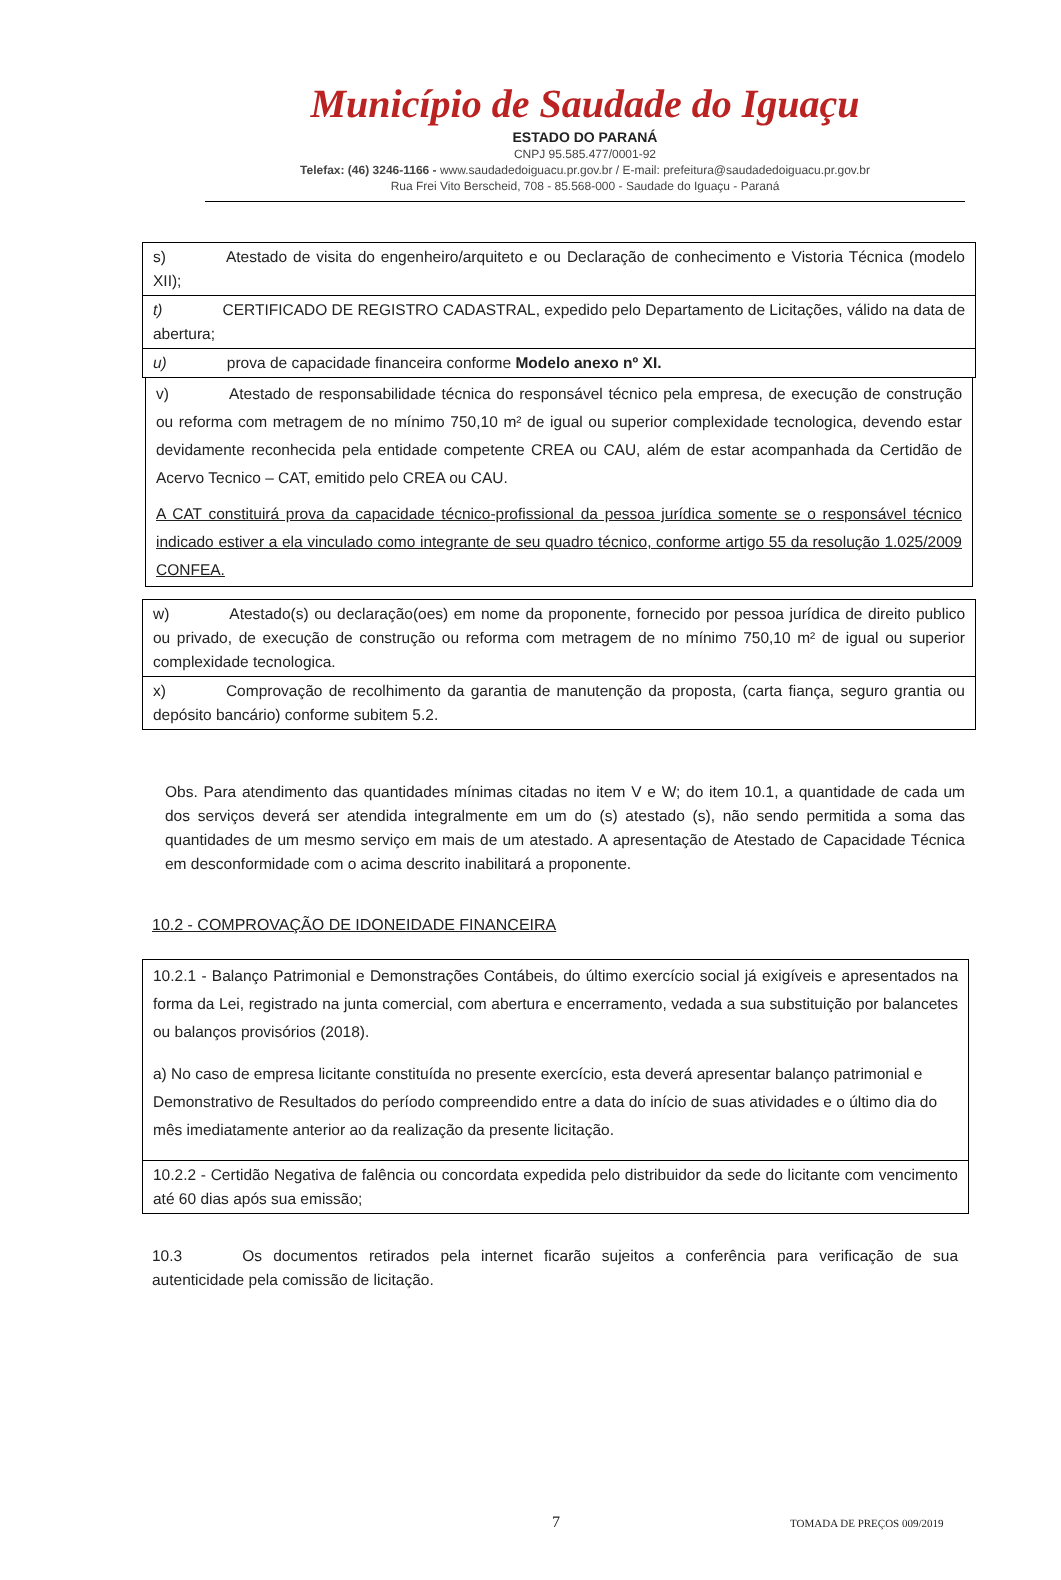Município de Saudade do Iguaçu
ESTADO DO PARANÁ
CNPJ 95.585.477/0001-92
Telefax: (46) 3246-1166 - www.saudadedoiguacu.pr.gov.br / E-mail: prefeitura@saudadedoiguacu.pr.gov.br
Rua Frei Vito Berscheid, 708 - 85.568-000 - Saudade do Iguaçu - Paraná
s) Atestado de visita do engenheiro/arquiteto e ou Declaração de conhecimento e Vistoria Técnica (modelo XII);
t) CERTIFICADO DE REGISTRO CADASTRAL, expedido pelo Departamento de Licitações, válido na data de abertura;
u) prova de capacidade financeira conforme Modelo anexo nº XI.
v) Atestado de responsabilidade técnica do responsável técnico pela empresa, de execução de construção ou reforma com metragem de no mínimo 750,10 m² de igual ou superior complexidade tecnologica, devendo estar devidamente reconhecida pela entidade competente CREA ou CAU, além de estar acompanhada da Certidão de Acervo Tecnico – CAT, emitido pelo CREA ou CAU.
A CAT constituirá prova da capacidade técnico-profissional da pessoa jurídica somente se o responsável técnico indicado estiver a ela vinculado como integrante de seu quadro técnico, conforme artigo 55 da resolução 1.025/2009 CONFEA.
w) Atestado(s) ou declaração(oes) em nome da proponente, fornecido por pessoa jurídica de direito publico ou privado, de execução de construção ou reforma com metragem de no mínimo 750,10 m² de igual ou superior complexidade tecnologica.
x) Comprovação de recolhimento da garantia de manutenção da proposta, (carta fiança, seguro grantia ou depósito bancário) conforme subitem 5.2.
Obs. Para atendimento das quantidades mínimas citadas no item V e W; do item 10.1, a quantidade de cada um dos serviços deverá ser atendida integralmente em um do (s) atestado (s), não sendo permitida a soma das quantidades de um mesmo serviço em mais de um atestado. A apresentação de Atestado de Capacidade Técnica em desconformidade com o acima descrito inabilitará a proponente.
10.2 - COMPROVAÇÃO DE IDONEIDADE FINANCEIRA
10.2.1 - Balanço Patrimonial e Demonstrações Contábeis, do último exercício social já exigíveis e apresentados na forma da Lei, registrado na junta comercial, com abertura e encerramento, vedada a sua substituição por balancetes ou balanços provisórios (2018).
a) No caso de empresa licitante constituída no presente exercício, esta deverá apresentar balanço patrimonial e Demonstrativo de Resultados do período compreendido entre a data do início de suas atividades e o último dia do mês imediatamente anterior ao da realização da presente licitação.
10.2.2 - Certidão Negativa de falência ou concordata expedida pelo distribuidor da sede do licitante com vencimento até 60 dias após sua emissão;
10.3 Os documentos retirados pela internet ficarão sujeitos a conferência para verificação de sua autenticidade pela comissão de licitação.
7 TOMADA DE PREÇOS 009/2019